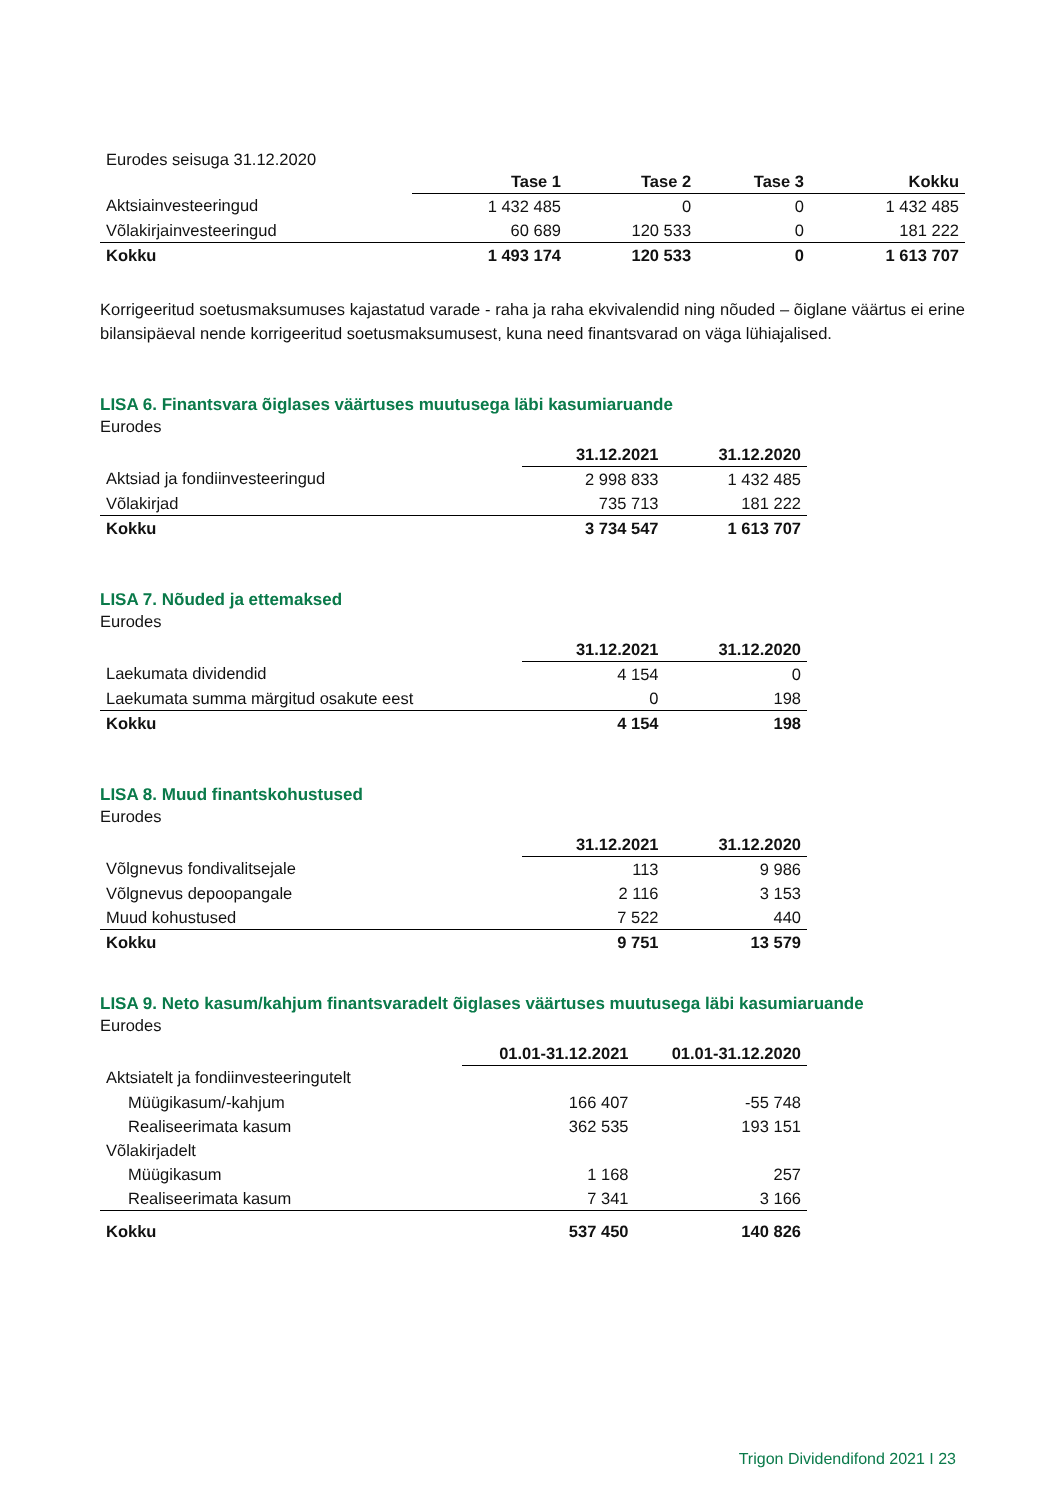Eurodes seisuga 31.12.2020
| | Tase 1 | Tase 2 | Tase 3 | Kokku |
| Aktsiainvesteeringud | 1 432 485 | 0 | 0 | 1 432 485 |
| Võlakirjainvesteeringud | 60 689 | 120 533 | 0 | 181 222 |
| Kokku | 1 493 174 | 120 533 | 0 | 1 613 707 |
Korrigeeritud soetusmaksumuses kajastatud varade - raha ja raha ekvivalendid ning nõuded – õiglane väärtus ei erine bilansipäeval nende korrigeeritud soetusmaksumusest, kuna need finantsvarad on väga lühiajalised.
LISA 6. Finantsvara õiglases väärtuses muutusega läbi kasumiaruande
Eurodes
| | 31.12.2021 | 31.12.2020 |
| Aktsiad ja fondiinvesteeringud | 2 998 833 | 1 432 485 |
| Võlakirjad | 735 713 | 181 222 |
| Kokku | 3 734 547 | 1 613 707 |
LISA 7. Nõuded ja ettemaksed
Eurodes
| | 31.12.2021 | 31.12.2020 |
| Laekumata dividendid | 4 154 | 0 |
| Laekumata summa märgitud osakute eest | 0 | 198 |
| Kokku | 4 154 | 198 |
LISA 8. Muud finantskohustused
Eurodes
| | 31.12.2021 | 31.12.2020 |
| Võlgnevus fondivalitsejale | 113 | 9 986 |
| Võlgnevus depoopangale | 2 116 | 3 153 |
| Muud kohustused | 7 522 | 440 |
| Kokku | 9 751 | 13 579 |
LISA 9. Neto kasum/kahjum finantsvaradelt õiglases väärtuses muutusega läbi kasumiaruande
Eurodes
| | 01.01-31.12.2021 | 01.01-31.12.2020 |
| Aktsiatelt ja fondiinvesteeringutelt | | |
| Müügikasum/-kahjum | 166 407 | -55 748 |
| Realiseerimata kasum | 362 535 | 193 151 |
| Võlakirjadelt | | |
| Müügikasum | 1 168 | 257 |
| Realiseerimata kasum | 7 341 | 3 166 |
| Kokku | 537 450 | 140 826 |
Trigon Dividendifond 2021 I 23